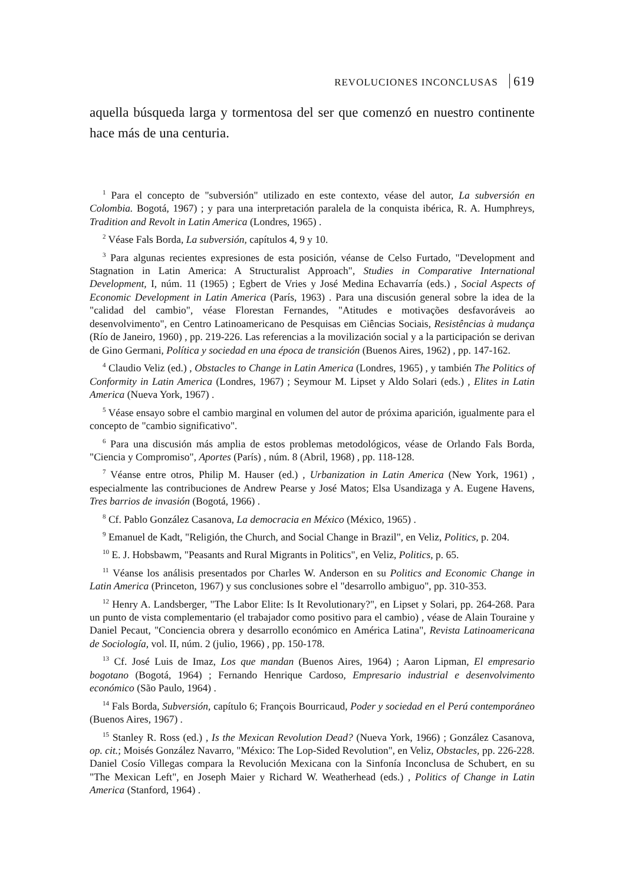REVOLUCIONES INCONCLUSAS 619
aquella búsqueda larga y tormentosa del ser que comenzó en nuestro continente hace más de una centuria.
<sup>1</sup> Para el concepto de "subversión" utilizado en este contexto, véase del autor, La subversión en Colombia. Bogotá, 1967) ; y para una interpretación paralela de la conquista ibérica, R. A. Humphreys, Tradition and Revolt in Latin America (Londres, 1965) .
<sup>2</sup> Véase Fals Borda, La subversión, capítulos 4, 9 y 10.
<sup>3</sup> Para algunas recientes expresiones de esta posición, véanse de Celso Furtado, "Development and Stagnation in Latin America: A Structuralist Approach", Studies in Comparative International Development, I, núm. 11 (1965) ; Egbert de Vries y José Medina Echavarría (eds.) , Social Aspects of Economic Development in Latin America (París, 1963) . Para una discusión general sobre la idea de la "calidad del cambio", véase Florestan Fernandes, "Atitudes e motivações desfavoráveis ao desenvolvimento", en Centro Latinoamericano de Pesquisas em Ciências Sociais, Resistências à mudança (Río de Janeiro, 1960) , pp. 219-226. Las referencias a la movilización social y a la participación se derivan de Gino Germani, Política y sociedad en una época de transición (Buenos Aires, 1962) , pp. 147-162.
<sup>4</sup> Claudio Veliz (ed.) , Obstacles to Change in Latin America (Londres, 1965) , y también The Politics of Conformity in Latin America (Londres, 1967) ; Seymour M. Lipset y Aldo Solari (eds.) , Elites in Latin America (Nueva York, 1967) .
<sup>5</sup> Véase ensayo sobre el cambio marginal en volumen del autor de próxima aparición, igualmente para el concepto de "cambio significativo".
<sup>6</sup> Para una discusión más amplia de estos problemas metodológicos, véase de Orlando Fals Borda, "Ciencia y Compromiso", Aportes (París) , núm. 8 (Abril, 1968) , pp. 118-128.
<sup>7</sup> Véanse entre otros, Philip M. Hauser (ed.) , Urbanization in Latin America (New York, 1961) , especialmente las contribuciones de Andrew Pearse y José Matos; Elsa Usandizaga y A. Eugene Havens, Tres barrios de invasión (Bogotá, 1966) .
<sup>8</sup> Cf. Pablo González Casanova, La democracia en México (México, 1965) .
<sup>9</sup> Emanuel de Kadt, "Religión, the Church, and Social Change in Brazil", en Veliz, Politics, p. 204.
<sup>10</sup> E. J. Hobsbawm, "Peasants and Rural Migrants in Politics", en Veliz, Politics, p. 65.
<sup>11</sup> Véanse los análisis presentados por Charles W. Anderson en su Politics and Economic Change in Latin America (Princeton, 1967) y sus conclusiones sobre el "desarrollo ambiguo", pp. 310-353.
<sup>12</sup> Henry A. Landsberger, "The Labor Elite: Is It Revolutionary?", en Lipset y Solari, pp. 264-268. Para un punto de vista complementario (el trabajador como positivo para el cambio) , véase de Alain Touraine y Daniel Pecaut, "Conciencia obrera y desarrollo económico en América Latina", Revista Latinoamericana de Sociología, vol. II, núm. 2 (julio, 1966) , pp. 150-178.
<sup>13</sup> Cf. José Luis de Imaz, Los que mandan (Buenos Aires, 1964) ; Aaron Lipman, El empresario bogotano (Bogotá, 1964) ; Fernando Henrique Cardoso, Empresario industrial e desenvolvimento económico (São Paulo, 1964) .
<sup>14</sup> Fals Borda, Subversión, capítulo 6; François Bourricaud, Poder y sociedad en el Perú contemporáneo (Buenos Aires, 1967) .
<sup>15</sup> Stanley R. Ross (ed.) , Is the Mexican Revolution Dead? (Nueva York, 1966) ; González Casanova, op. cit.; Moisés González Navarro, "México: The Lop-Sided Revolution", en Veliz, Obstacles, pp. 226-228. Daniel Cosío Villegas compara la Revolución Mexicana con la Sinfonía Inconclusa de Schubert, en su "The Mexican Left", en Joseph Maier y Richard W. Weatherhead (eds.) , Politics of Change in Latin America (Stanford, 1964) .